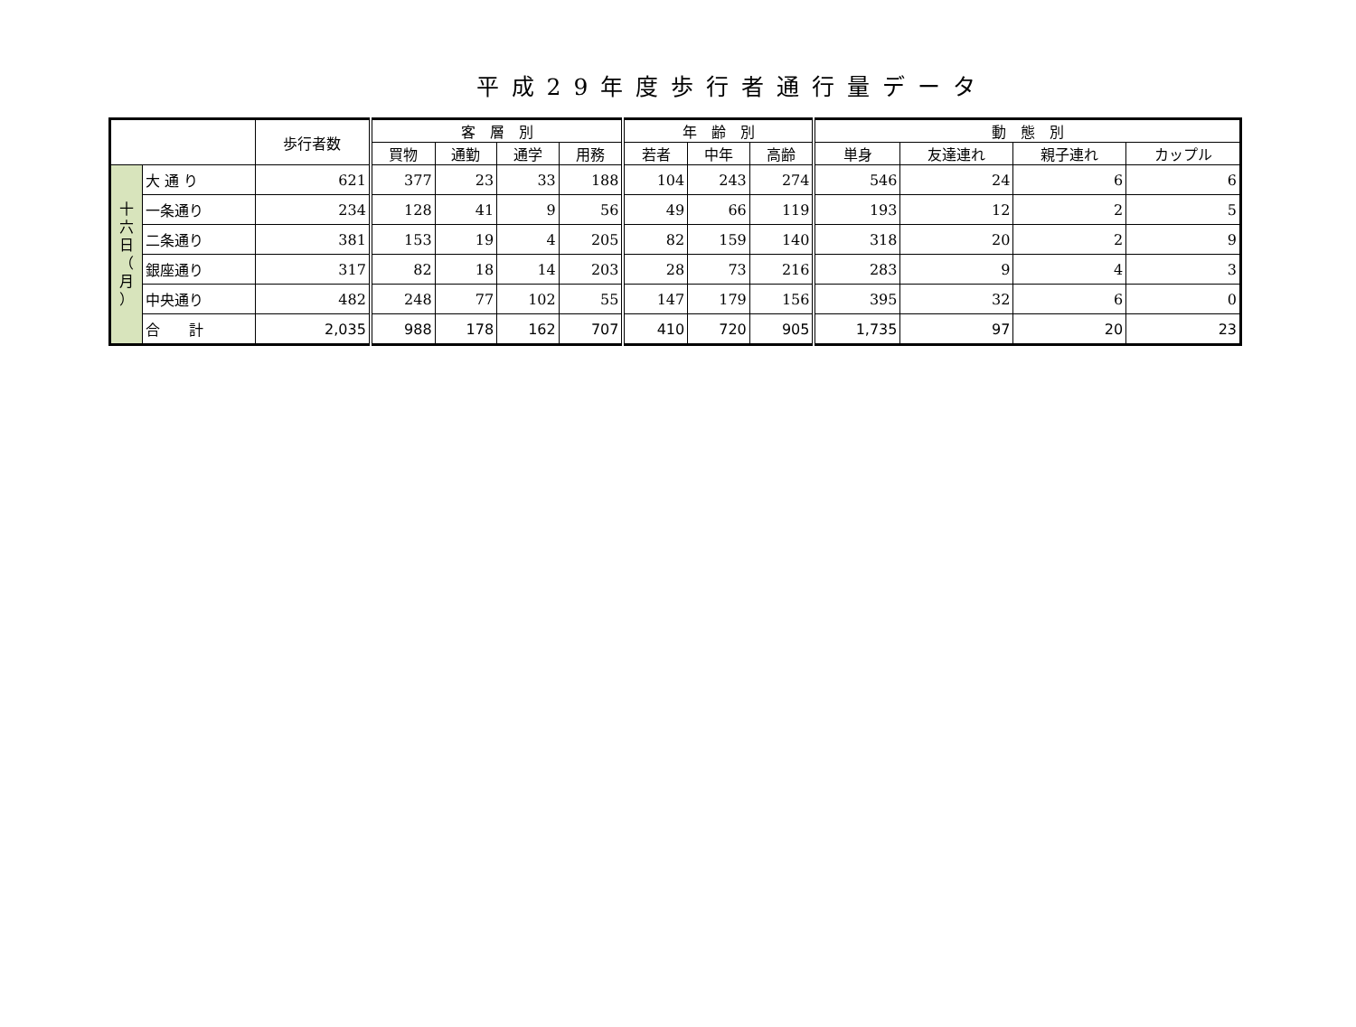平成29年度歩行者通行量データ
| | | 歩行者数 | 客 層 別 | | | | 年 齢 別 | | | 動 態 別 | | | |
| --- | --- | --- | --- | --- | --- | --- | --- | --- | --- | --- | --- | --- | --- |
| | | | 買物 | 通勤 | 通学 | 用務 | 若者 | 中年 | 高齢 | 単身 | 友達連れ | 親子連れ | カップル |
| 十 六 日 （ 月 ） | 大 通 り | 621 | 377 | 23 | 33 | 188 | 104 | 243 | 274 | 546 | 24 | 6 | 6 |
| | 一条通り | 234 | 128 | 41 | 9 | 56 | 49 | 66 | 119 | 193 | 12 | 2 | 5 |
| | 二条通り | 381 | 153 | 19 | 4 | 205 | 82 | 159 | 140 | 318 | 20 | 2 | 9 |
| | 銀座通り | 317 | 82 | 18 | 14 | 203 | 28 | 73 | 216 | 283 | 9 | 4 | 3 |
| | 中央通り | 482 | 248 | 77 | 102 | 55 | 147 | 179 | 156 | 395 | 32 | 6 | 0 |
| | 合 計 | 2,035 | 988 | 178 | 162 | 707 | 410 | 720 | 905 | 1,735 | 97 | 20 | 23 |